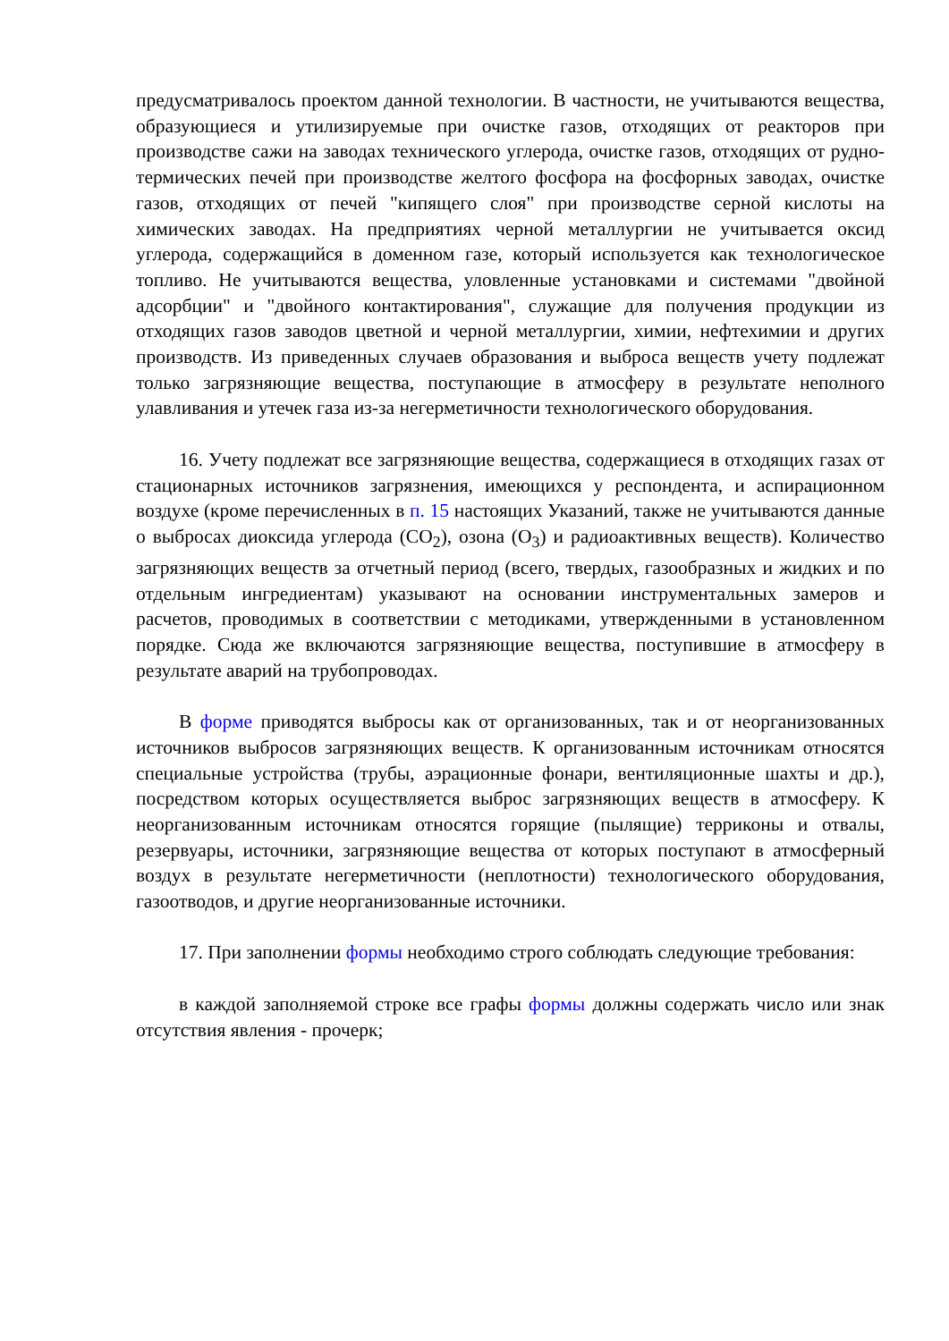предусматривалось проектом данной технологии. В частности, не учитываются вещества, образующиеся и утилизируемые при очистке газов, отходящих от реакторов при производстве сажи на заводах технического углерода, очистке газов, отходящих от рудно-термических печей при производстве желтого фосфора на фосфорных заводах, очистке газов, отходящих от печей "кипящего слоя" при производстве серной кислоты на химических заводах. На предприятиях черной металлургии не учитывается оксид углерода, содержащийся в доменном газе, который используется как технологическое топливо. Не учитываются вещества, уловленные установками и системами "двойной адсорбции" и "двойного контактирования", служащие для получения продукции из отходящих газов заводов цветной и черной металлургии, химии, нефтехимии и других производств. Из приведенных случаев образования и выброса веществ учету подлежат только загрязняющие вещества, поступающие в атмосферу в результате неполного улавливания и утечек газа из-за негерметичности технологического оборудования.
16. Учету подлежат все загрязняющие вещества, содержащиеся в отходящих газах от стационарных источников загрязнения, имеющихся у респондента, и аспирационном воздухе (кроме перечисленных в п. 15 настоящих Указаний, также не учитываются данные о выбросах диоксида углерода (CO<sub>2</sub>), озона (O<sub>3</sub>) и радиоактивных веществ). Количество загрязняющих веществ за отчетный период (всего, твердых, газообразных и жидких и по отдельным ингредиентам) указывают на основании инструментальных замеров и расчетов, проводимых в соответствии с методиками, утвержденными в установленном порядке. Сюда же включаются загрязняющие вещества, поступившие в атмосферу в результате аварий на трубопроводах.
В форме приводятся выбросы как от организованных, так и от неорганизованных источников выбросов загрязняющих веществ. К организованным источникам относятся специальные устройства (трубы, аэрационные фонари, вентиляционные шахты и др.), посредством которых осуществляется выброс загрязняющих веществ в атмосферу. К неорганизованным источникам относятся горящие (пылящие) терриконы и отвалы, резервуары, источники, загрязняющие вещества от которых поступают в атмосферный воздух в результате негерметичности (неплотности) технологического оборудования, газоотводов, и другие неорганизованные источники.
17. При заполнении формы необходимо строго соблюдать следующие требования:
в каждой заполняемой строке все графы формы должны содержать число или знак отсутствия явления - прочерк;